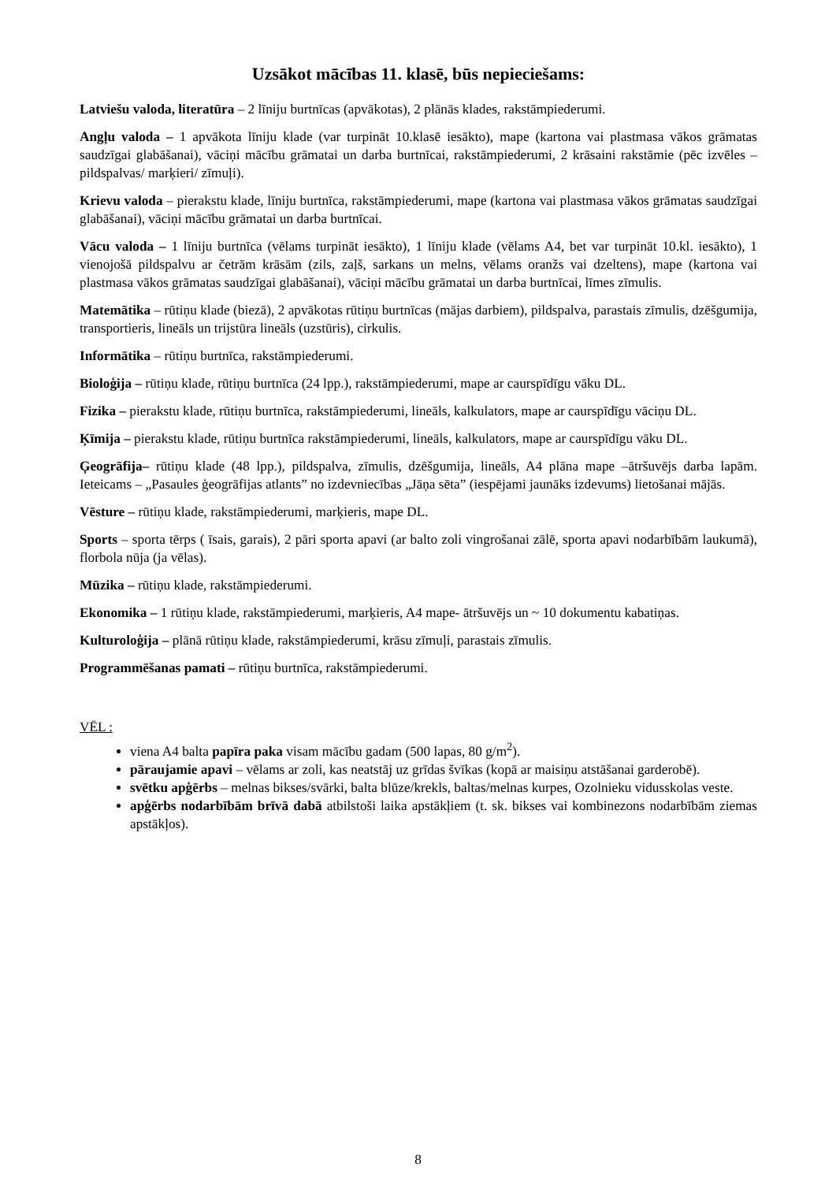Uzsākot mācības 11. klasē, būs nepieciešams:
Latviešu valoda, literatūra – 2 līniju burtnīcas (apvākotas), 2 plānās klades, rakstāmpiederumi.
Angļu valoda – 1 apvākota līniju klade (var turpināt 10.klasē iesākto), mape (kartona vai plastmasa vākos grāmatas saudzīgai glabāšanai), vāciņi mācību grāmatai un darba burtnīcai, rakstāmpiederumi, 2 krāsaini rakstāmie (pēc izvēles – pildspalvas/ marķieri/ zīmuļi).
Krievu valoda – pierakstu klade, līniju burtnīca, rakstāmpiederumi, mape (kartona vai plastmasa vākos grāmatas saudzīgai glabāšanai), vāciņi mācību grāmatai un darba burtnīcai.
Vācu valoda – 1 līniju burtnīca (vēlams turpināt iesākto), 1 līniju klade (vēlams A4, bet var turpināt 10.kl. iesākto), 1 vienojošā pildspalvu ar četrām krāsām (zils, zaļš, sarkans un melns, vēlams oranžs vai dzeltens), mape (kartona vai plastmasa vākos grāmatas saudzīgai glabāšanai), vāciņi mācību grāmatai un darba burtnīcai, līmes zīmulis.
Matemātika – rūtiņu klade (biezā), 2 apvākotas rūtiņu burtnīcas (mājas darbiem), pildspalva, parastais zīmulis, dzēšgumija, transportieris, lineāls un trijstūra lineāls (uzstūris), cirkulis.
Informātika – rūtiņu burtnīca, rakstāmpiederumi.
Bioloģija – rūtiņu klade, rūtiņu burtnīca (24 lpp.), rakstāmpiederumi, mape ar caurspīdīgu vāku DL.
Fizika – pierakstu klade, rūtiņu burtnīca, rakstāmpiederumi, lineāls, kalkulators, mape ar caurspīdīgu vāciņu DL.
Ķīmija – pierakstu klade, rūtiņu burtnīca rakstāmpiederumi, lineāls, kalkulators, mape ar caurspīdīgu vāku DL.
Ģeogrāfija– rūtiņu klade (48 lpp.), pildspalva, zīmulis, dzēšgumija, lineāls, A4 plāna mape –ātršuvējs darba lapām. Ieteicams – „Pasaules ģeogrāfijas atlants” no izdevniecības „Jāņa sēta” (iespējami jaunāks izdevums) lietošanai mājās.
Vēsture – rūtiņu klade, rakstāmpiederumi, marķieris, mape DL.
Sports – sporta tērps ( īsais, garais), 2 pāri sporta apavi (ar balto zoli vingrošanai zālē, sporta apavi nodarbībām laukumā), florbola nūja (ja vēlas).
Mūzika – rūtiņu klade, rakstāmpiederumi.
Ekonomika – 1 rūtiņu klade, rakstāmpiederumi, marķieris, A4 mape- ātršuvējs un ~ 10 dokumentu kabatiņas.
Kulturoloģija – plānā rūtiņu klade, rakstāmpiederumi, krāsu zīmuļi, parastais zīmulis.
Programmēšanas pamati – rūtiņu burtnīca, rakstāmpiederumi.
VĒL :
viena A4 balta papīra paka visam mācību gadam (500 lapas, 80 g/m<sup>2</sup>).
pāraujamie apavi – vēlams ar zoli, kas neatstāj uz grīdas švīkas (kopā ar maisiņu atstāšanai garderobē).
svētku apģērbs – melnas bikses/svārki, balta blūze/krekls, baltas/melnas kurpes, Ozolnieku vidusskolas veste.
apģērbs nodarbībām brīvā dabā atbilstoši laika apstākļiem (t. sk. bikses vai kombinezons nodarbībām ziemas apstākļos).
8